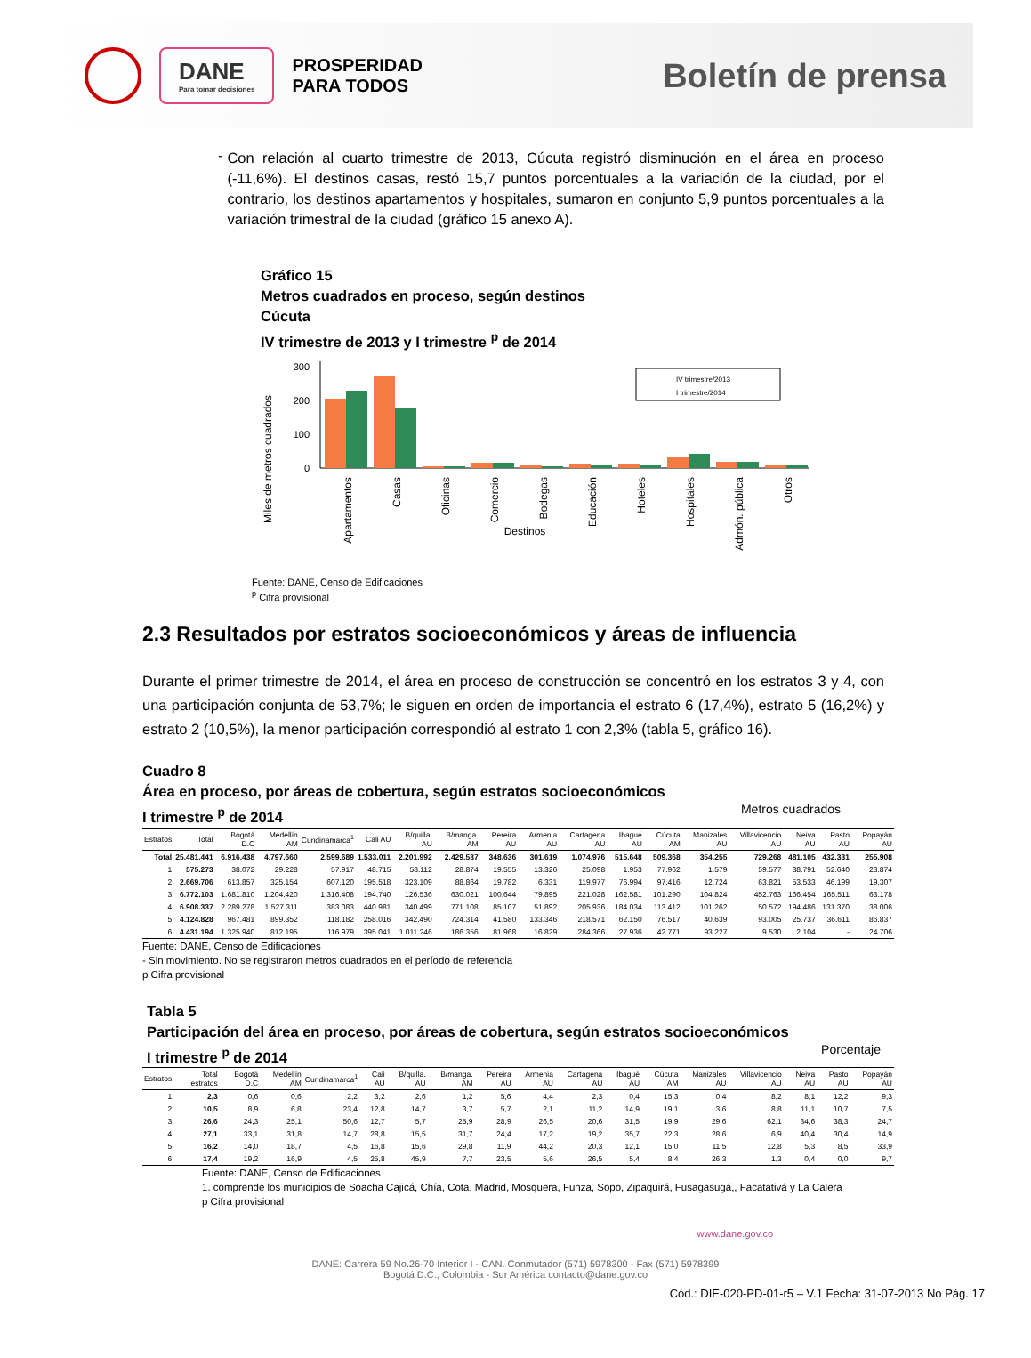DANE
Para tomar decisiones
PROSPERIDAD
PARA TODOS
Boletín de prensa
-
Con relación al cuarto trimestre de 2013, Cúcuta registró disminución en el área en proceso (-11,6%). El destinos casas, restó 15,7 puntos porcentuales a la variación de la ciudad, por el contrario, los destinos apartamentos y hospitales, sumaron en conjunto 5,9 puntos porcentuales a la variación trimestral de la ciudad (gráfico 15 anexo A).
Gráfico 15
Metros cuadrados en proceso, según destinos
Cúcuta
IV trimestre de 2013 y I trimestre <sup>p</sup> de 2014
Miles de metros cuadrados
300
200
100
0
IV trimestre/2013
I trimestre/2014
Apartamentos
Casas
Oficinas
Comercio
Bodegas
Educación
Hoteles
Hospitales
Admón. pública
Otros
Destinos
Fuente: DANE, Censo de Edificaciones
<sup>p</sup> Cifra provisional
2.3 Resultados por estratos socioeconómicos y áreas de influencia
Durante el primer trimestre de 2014, el área en proceso de construcción se concentró en los estratos 3 y 4, con una participación conjunta de 53,7%; le siguen en orden de importancia el estrato 6 (17,4%), estrato 5 (16,2%) y estrato 2 (10,5%), la menor participación correspondió al estrato 1 con 2,3% (tabla 5, gráfico 16).
Cuadro 8
Área en proceso, por áreas de cobertura, según estratos socioeconómicos
I trimestre <sup>p</sup> de 2014 Metros cuadrados
| Estratos | Total | Bogotá D.C | Medellín AM | Cundinamarca<sup>1</sup> | Cali AU | B/quilla. AU | B/manga. AM | Pereira AU | Armenia AU | Cartagena AU | Ibagué AU | Cúcuta AM | Manizales AU | Villavicencio AU | Neiva AU | Pasto AU | Popayán AU |
| --- | --- | --- | --- | --- | --- | --- | --- | --- | --- | --- | --- | --- | --- | --- | --- | --- | --- |
| Total | 25.481.441 | 6.916.438 | 4.797.660 | 2.599.689 | 1.533.011 | 2.201.992 | 2.429.537 | 348.636 | 301.619 | 1.074.976 | 515.648 | 509.368 | 354.255 | 729.268 | 481.105 | 432.331 | 255.908 |
| 1 | 575.273 | 38.072 | 29.228 | 57.917 | 48.715 | 58.112 | 28.874 | 19.555 | 13.326 | 25.098 | 1.953 | 77.962 | 1.579 | 59.577 | 38.791 | 52.640 | 23.874 |
| 2 | 2.669.706 | 613.857 | 325.154 | 607.120 | 195.518 | 323.109 | 88.864 | 19.782 | 6.331 | 119.977 | 76.994 | 97.416 | 12.724 | 63.821 | 53.533 | 46.199 | 19.307 |
| 3 | 6.772.103 | 1.681.810 | 1.204.420 | 1.316.408 | 194.740 | 126.536 | 630.021 | 100.644 | 79.895 | 221.028 | 162.581 | 101.290 | 104.824 | 452.763 | 166.454 | 165.511 | 63.178 |
| 4 | 6.908.337 | 2.289.278 | 1.527.311 | 383.083 | 440.981 | 340.499 | 771.108 | 85.107 | 51.892 | 205.936 | 184.034 | 113.412 | 101.262 | 50.572 | 194.486 | 131.370 | 38.006 |
| 5 | 4.124.828 | 967.481 | 899.352 | 118.182 | 258.016 | 342.490 | 724.314 | 41.580 | 133.346 | 218.571 | 62.150 | 76.517 | 40.639 | 93.005 | 25.737 | 36.611 | 86.837 |
| 6 | 4.431.194 | 1.325.940 | 812.195 | 116.979 | 395.041 | 1.011.246 | 186.356 | 81.968 | 16.829 | 284.366 | 27.936 | 42.771 | 93.227 | 9.530 | 2.104 | - | 24.706 |
Fuente: DANE, Censo de Edificaciones
- Sin movimiento. No se registraron metros cuadrados en el período de referencia
p Cifra provisional
Tabla 5
Participación del área en proceso, por áreas de cobertura, según estratos socioeconómicos
I trimestre <sup>p</sup> de 2014 Porcentaje
| Estratos | Total estratos | Bogotá D.C | Medellín AM | Cundinamarca<sup>1</sup> | Cali AU | B/quilla. AU | B/manga. AM | Pereira AU | Armenia AU | Cartagena AU | Ibagué AU | Cúcuta AM | Manizales AU | Villavicencio AU | Neiva AU | Pasto AU | Popayán AU |
| --- | --- | --- | --- | --- | --- | --- | --- | --- | --- | --- | --- | --- | --- | --- | --- | --- | --- |
| 1 | 2,3 | 0,6 | 0,6 | 2,2 | 3,2 | 2,6 | 1,2 | 5,6 | 4,4 | 2,3 | 0,4 | 15,3 | 0,4 | 8,2 | 8,1 | 12,2 | 9,3 |
| 2 | 10,5 | 8,9 | 6,8 | 23,4 | 12,8 | 14,7 | 3,7 | 5,7 | 2,1 | 11,2 | 14,9 | 19,1 | 3,6 | 8,8 | 11,1 | 10,7 | 7,5 |
| 3 | 26,6 | 24,3 | 25,1 | 50,6 | 12,7 | 5,7 | 25,9 | 28,9 | 26,5 | 20,6 | 31,5 | 19,9 | 29,6 | 62,1 | 34,6 | 38,3 | 24,7 |
| 4 | 27,1 | 33,1 | 31,8 | 14,7 | 28,8 | 15,5 | 31,7 | 24,4 | 17,2 | 19,2 | 35,7 | 22,3 | 28,6 | 6,9 | 40,4 | 30,4 | 14,9 |
| 5 | 16,2 | 14,0 | 18,7 | 4,5 | 16,8 | 15,6 | 29,8 | 11,9 | 44,2 | 20,3 | 12,1 | 15,0 | 11,5 | 12,8 | 5,3 | 8,5 | 33,9 |
| 6 | 17,4 | 19,2 | 16,9 | 4,5 | 25,8 | 45,9 | 7,7 | 23,5 | 5,6 | 26,5 | 5,4 | 8,4 | 26,3 | 1,3 | 0,4 | 0,0 | 9,7 |
Fuente: DANE, Censo de Edificaciones
1. comprende los municipios de Soacha Cajicá, Chía, Cota, Madrid, Mosquera, Funza, Sopo, Zipaquirá, Fusagasugá,, Facatativá y La Calera
p Cifra provisional
www.dane.gov.co
DANE: Carrera 59 No.26-70 Interior I - CAN. Conmutador (571) 5978300 - Fax (571) 5978399
Bogotá D.C., Colombia - Sur América contacto@dane.gov.co
Cód.: DIE-020-PD-01-r5 – V.1 Fecha: 31-07-2013 No Pág. 17